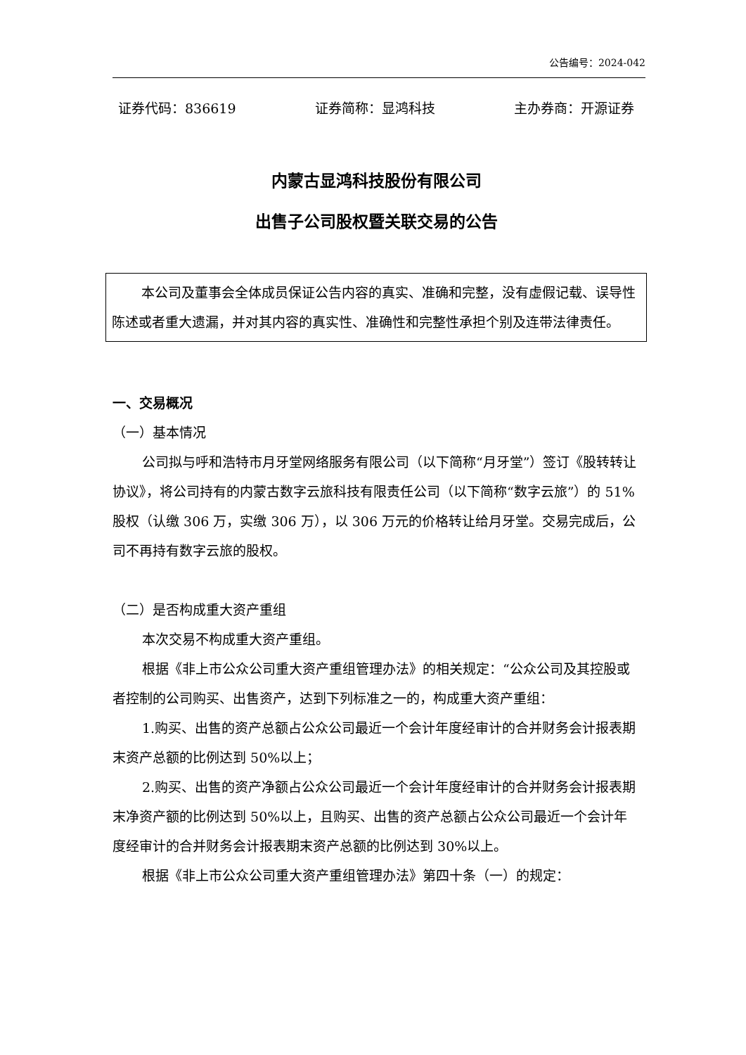公告编号：2024-042
证券代码：836619 证券简称：显鸿科技 主办券商：开源证券
内蒙古显鸿科技股份有限公司
出售子公司股权暨关联交易的公告
本公司及董事会全体成员保证公告内容的真实、准确和完整，没有虚假记载、误导性陈述或者重大遗漏，并对其内容的真实性、准确性和完整性承担个别及连带法律责任。
一、交易概况
（一）基本情况
公司拟与呼和浩特市月牙堂网络服务有限公司（以下简称“月牙堂”）签订《股转转让协议》，将公司持有的内蒙古数字云旅科技有限责任公司（以下简称“数字云旅”）的 51%股权（认缴 306 万，实缴 306 万），以 306 万元的价格转让给月牙堂。交易完成后，公司不再持有数字云旅的股权。
（二）是否构成重大资产重组
本次交易不构成重大资产重组。
根据《非上市公众公司重大资产重组管理办法》的相关规定：“公众公司及其控股或者控制的公司购买、出售资产，达到下列标准之一的，构成重大资产重组：
1.购买、出售的资产总额占公众公司最近一个会计年度经审计的合并财务会计报表期末资产总额的比例达到 50%以上；
2.购买、出售的资产净额占公众公司最近一个会计年度经审计的合并财务会计报表期末净资产额的比例达到 50%以上，且购买、出售的资产总额占公众公司最近一个会计年度经审计的合并财务会计报表期末资产总额的比例达到 30%以上。
根据《非上市公众公司重大资产重组管理办法》第四十条（一）的规定：